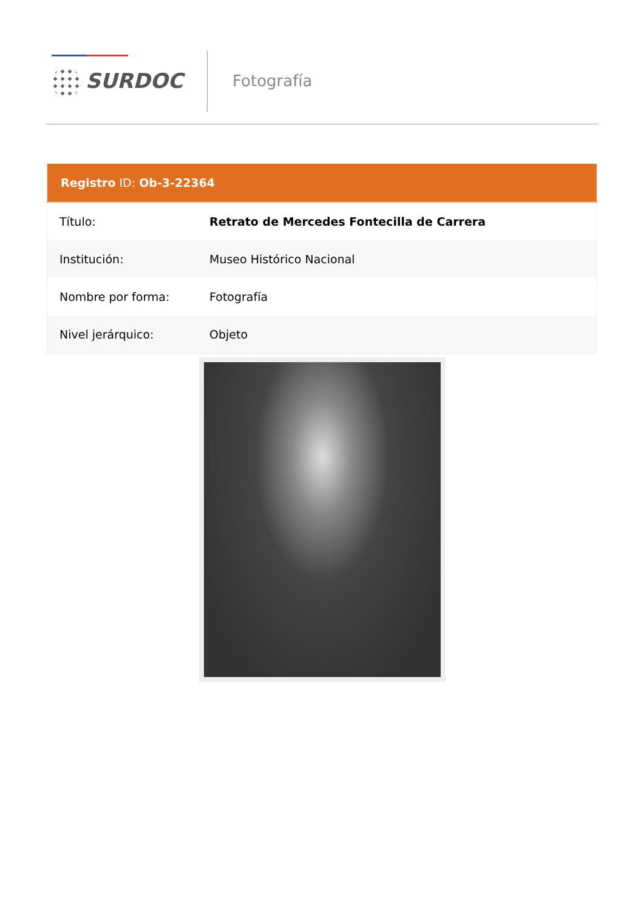SURDOC Fotografía
| Registro ID: Ob-3-22364 | |
| --- | --- |
| Título: | Retrato de Mercedes Fontecilla de Carrera |
| Institución: | Museo Histórico Nacional |
| Nombre por forma: | Fotografía |
| Nivel jerárquico: | Objeto |